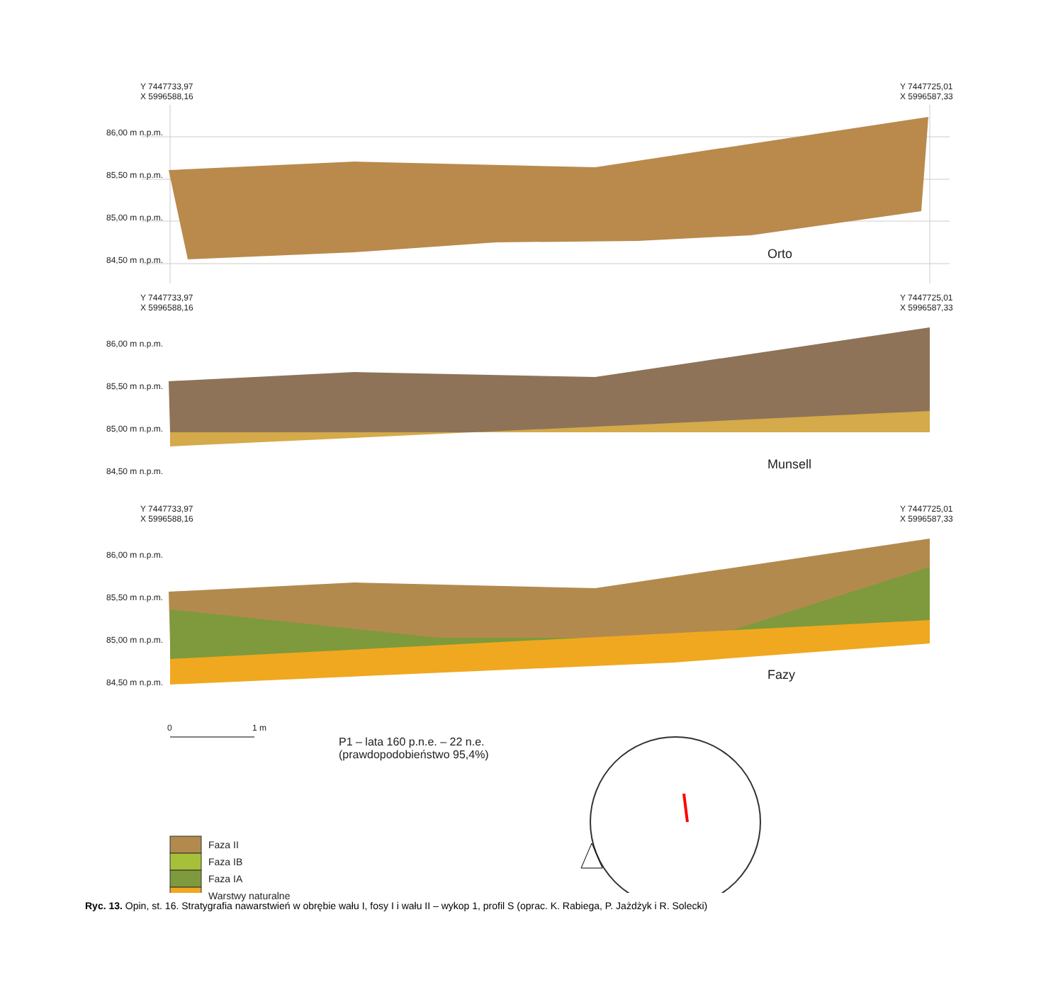Y 7447733,97
X 5996588,16
Y 7447725,01
X 5996587,33
86,00 m n.p.m.
85,50 m n.p.m.
85,00 m n.p.m.
84,50 m n.p.m. Orto
Y 7447733,97
X 5996588,16
Y 7447725,01
X 5996587,33
86,00 m n.p.m.
85,50 m n.p.m.
85,00 m n.p.m.
84,50 m n.p.m. Munsell
Y 7447733,97
X 5996588,16
Y 7447725,01
X 5996587,33
86,00 m n.p.m.
85,50 m n.p.m.
85,00 m n.p.m.
84,50 m n.p.m. Fazy
0 1 m
P1 – lata 160 p.n.e. – 22 n.e.
(prawdopodobieństwo 95,4%)
Faza II
Faza IB
Faza IA
Warstwy naturalne
Ryc. 13. Opin, st. 16. Stratygrafia nawarstwień w obrębie wału I, fosy I i wału II – wykop 1, profil S (oprac. K. Rabiega, P. Jażdżyk i R. Solecki)